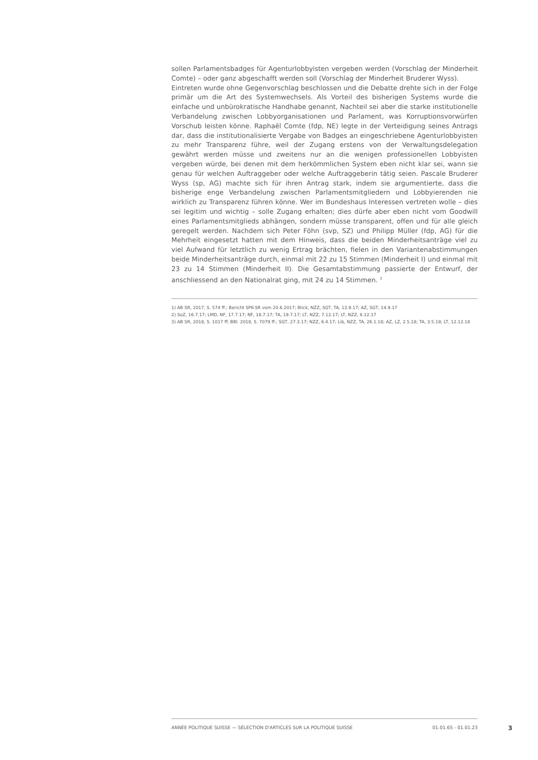sollen Parlamentsbadges für Agenturlobbyisten vergeben werden (Vorschlag der Minderheit Comte) – oder ganz abgeschafft werden soll (Vorschlag der Minderheit Bruderer Wyss).
Eintreten wurde ohne Gegenvorschlag beschlossen und die Debatte drehte sich in der Folge primär um die Art des Systemwechsels. Als Vorteil des bisherigen Systems wurde die einfache und unbürokratische Handhabe genannt, Nachteil sei aber die starke institutionelle Verbandelung zwischen Lobbyorganisationen und Parlament, was Korruptionsvorwürfen Vorschub leisten könne. Raphaël Comte (fdp, NE) legte in der Verteidigung seines Antrags dar, dass die institutionalisierte Vergabe von Badges an eingeschriebene Agenturlobbyisten zu mehr Transparenz führe, weil der Zugang erstens von der Verwaltungsdelegation gewährt werden müsse und zweitens nur an die wenigen professionellen Lobbyisten vergeben würde, bei denen mit dem herkömmlichen System eben nicht klar sei, wann sie genau für welchen Auftraggeber oder welche Auftraggeberin tätig seien. Pascale Bruderer Wyss (sp, AG) machte sich für ihren Antrag stark, indem sie argumentierte, dass die bisherige enge Verbandelung zwischen Parlamentsmitgliedern und Lobbyierenden nie wirklich zu Transparenz führen könne. Wer im Bundeshaus Interessen vertreten wolle – dies sei legitim und wichtig – solle Zugang erhalten; dies dürfe aber eben nicht vom Goodwill eines Parlamentsmitglieds abhängen, sondern müsse transparent, offen und für alle gleich geregelt werden. Nachdem sich Peter Föhn (svp, SZ) und Philipp Müller (fdp, AG) für die Mehrheit eingesetzt hatten mit dem Hinweis, dass die beiden Minderheitsanträge viel zu viel Aufwand für letztlich zu wenig Ertrag brächten, fielen in den Variantenabstimmungen beide Minderheitsanträge durch, einmal mit 22 zu 15 Stimmen (Minderheit I) und einmal mit 23 zu 14 Stimmen (Minderheit II). Die Gesamtabstimmung passierte der Entwurf, der anschliessend an den Nationalrat ging, mit 24 zu 14 Stimmen. <sup>3</sup>
1) AB SR, 2017, S. 574 ff.; Bericht SPK-SR vom 20.6.2017; Blick, NZZ, SGT, TA, 13.9.17; AZ, SGT, 14.9.17
2) SoZ, 16.7.17; LMD, NF, 17.7.17; NF, 18.7.17; TA, 19.7.17; LT, NZZ, 7.12.17; LT, NZZ, 8.12.17
3) AB SR, 2018, S. 1017 ff; BBl. 2018, S. 7079 ff.; SGT, 27.3.17; NZZ, 6.4.17; Lib, NZZ, TA, 26.1.18; AZ, LZ, 2.5.18; TA, 3.5.18; LT, 12.12.18
ANNÉE POLITIQUE SUISSE — SÉLECTION D'ARTICLES SUR LA POLITIQUE SUISSE 01.01.65 - 01.01.23
3